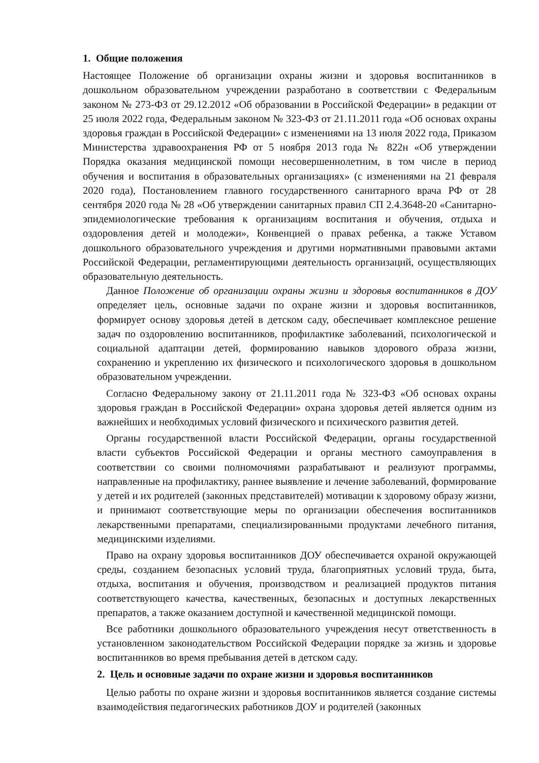1. Общие положения
Настоящее Положение об организации охраны жизни и здоровья воспитанников в дошкольном образовательном учреждении разработано в соответствии с Федеральным законом № 273-ФЗ от 29.12.2012 «Об образовании в Российской Федерации» в редакции от 25 июля 2022 года, Федеральным законом № 323-ФЗ от 21.11.2011 года «Об основах охраны здоровья граждан в Российской Федерации» с изменениями на 13 июля 2022 года, Приказом Министерства здравоохранения РФ от 5 ноября 2013 года № 822н «Об утверждении Порядка оказания медицинской помощи несовершеннолетним, в том числе в период обучения и воспитания в образовательных организациях» (с изменениями на 21 февраля 2020 года), Постановлением главного государственного санитарного врача РФ от 28 сентября 2020 года № 28 «Об утверждении санитарных правил СП 2.4.3648-20 «Санитарно- эпидемиологические требования к организациям воспитания и обучения, отдыха и оздоровления детей и молодежи», Конвенцией о правах ребенка, а также Уставом дошкольного образовательного учреждения и другими нормативными правовыми актами Российской Федерации, регламентирующими деятельность организаций, осуществляющих образовательную деятельность.
Данное Положение об организации охраны жизни и здоровья воспитанников в ДОУ определяет цель, основные задачи по охране жизни и здоровья воспитанников, формирует основу здоровья детей в детском саду, обеспечивает комплексное решение задач по оздоровлению воспитанников, профилактике заболеваний, психологической и социальной адаптации детей, формированию навыков здорового образа жизни, сохранению и укреплению их физического и психологического здоровья в дошкольном образовательном учреждении.
Согласно Федеральному закону от 21.11.2011 года № 323-ФЗ «Об основах охраны здоровья граждан в Российской Федерации» охрана здоровья детей является одним из важнейших и необходимых условий физического и психического развития детей.
Органы государственной власти Российской Федерации, органы государственной власти субъектов Российской Федерации и органы местного самоуправления в соответствии со своими полномочиями разрабатывают и реализуют программы, направленные на профилактику, раннее выявление и лечение заболеваний, формирование у детей и их родителей (законных представителей) мотивации к здоровому образу жизни, и принимают соответствующие меры по организации обеспечения воспитанников лекарственными препаратами, специализированными продуктами лечебного питания, медицинскими изделиями.
Право на охрану здоровья воспитанников ДОУ обеспечивается охраной окружающей среды, созданием безопасных условий труда, благоприятных условий труда, быта, отдыха, воспитания и обучения, производством и реализацией продуктов питания соответствующего качества, качественных, безопасных и доступных лекарственных препаратов, а также оказанием доступной и качественной медицинской помощи.
Все работники дошкольного образовательного учреждения несут ответственность в установленном законодательством Российской Федерации порядке за жизнь и здоровье воспитанников во время пребывания детей в детском саду.
2. Цель и основные задачи по охране жизни и здоровья воспитанников
Целью работы по охране жизни и здоровья воспитанников является создание системы взаимодействия педагогических работников ДОУ и родителей (законных